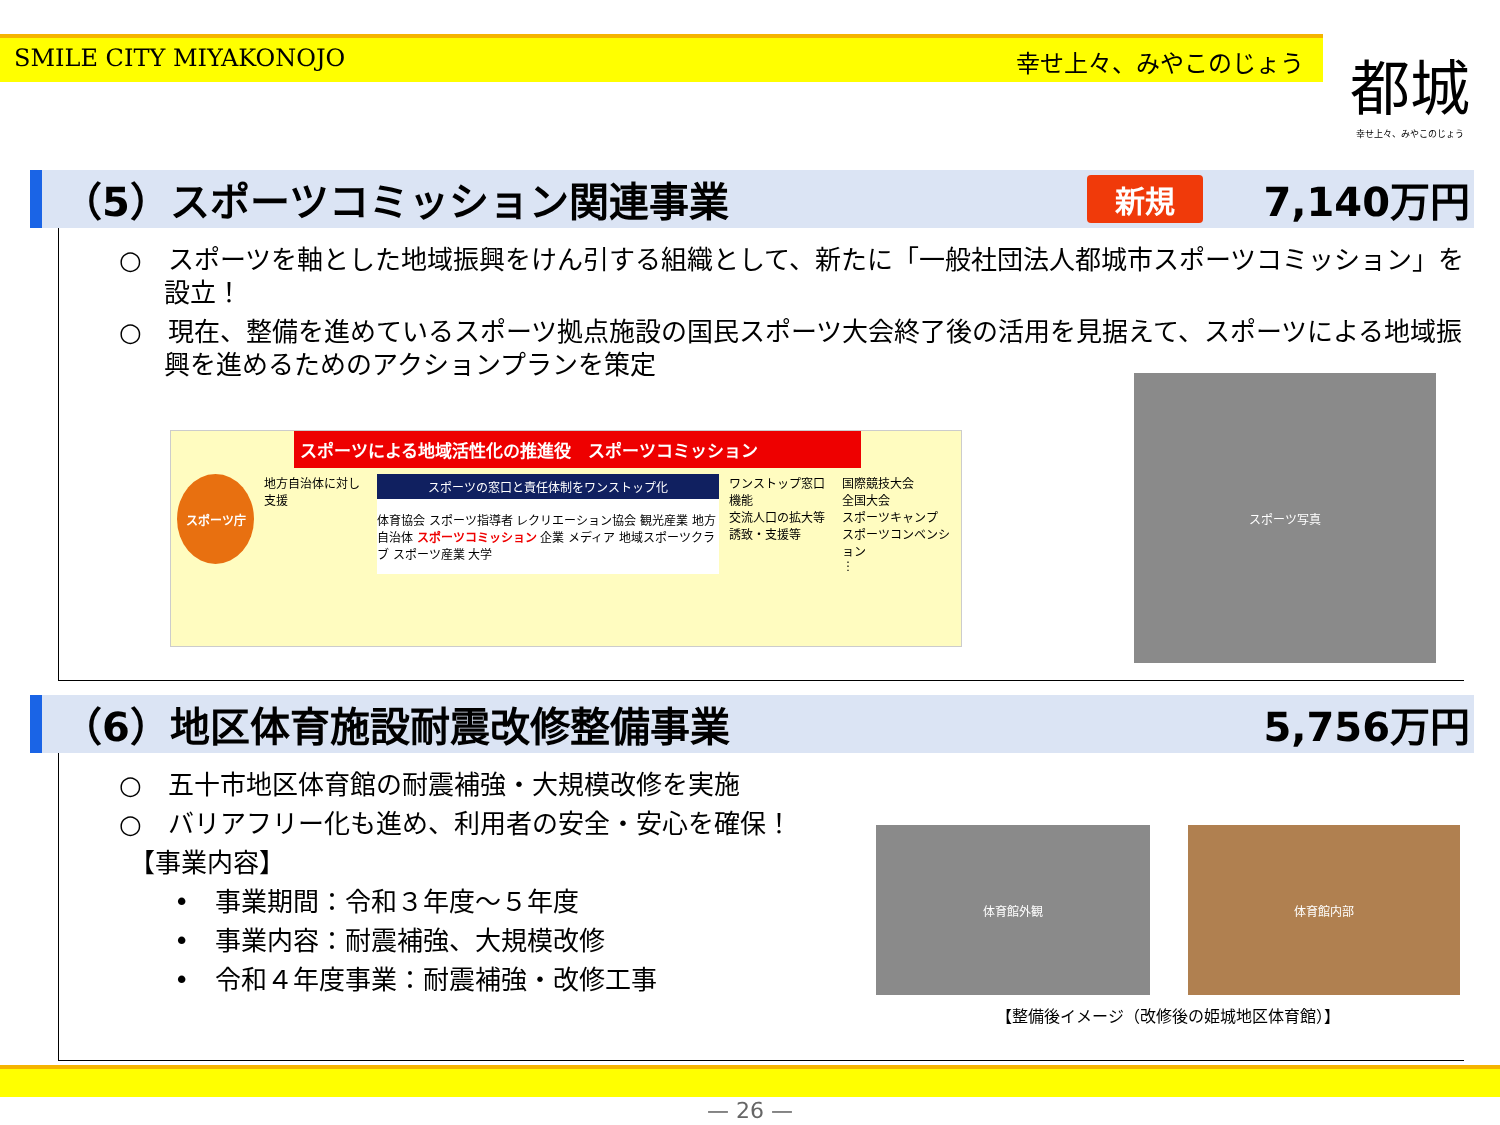SMILE CITY MIYAKONOJO 幸せ上々、みやこのじょう 都城
幸せ上々、みやこのじょう
（5）スポーツコミッション関連事業 新規 7,140万円
○　スポーツを軸とした地域振興をけん引する組織として、新たに「一般社団法人都城市スポーツコミッション」を設立！
○　現在、整備を進めているスポーツ拠点施設の国民スポーツ大会終了後の活用を見据えて、スポーツによる地域振興を進めるためのアクションプランを策定
スポーツによる地域活性化の推進役　スポーツコミッション
スポーツ庁
地方自治体に対し支援
スポーツの窓口と責任体制をワンストップ化
体育協会 スポーツ指導者 レクリエーション協会 観光産業 地方自治体 スポーツコミッション 企業 メディア 地域スポーツクラブ スポーツ産業 大学
ワンストップ窓口機能
交流人口の拡大等
誘致・支援等
国際競技大会
全国大会
スポーツキャンプ
スポーツコンベンション
⋮
スポーツ写真
（6）地区体育施設耐震改修整備事業 5,756万円
○　五十市地区体育館の耐震補強・大規模改修を実施
○　バリアフリー化も進め、利用者の安全・安心を確保！
【事業内容】
•　事業期間：令和３年度～５年度
•　事業内容：耐震補強、大規模改修
•　令和４年度事業：耐震補強・改修工事
体育館外観 体育館内部
【整備後イメージ（改修後の姫城地区体育館）】
— 26 —